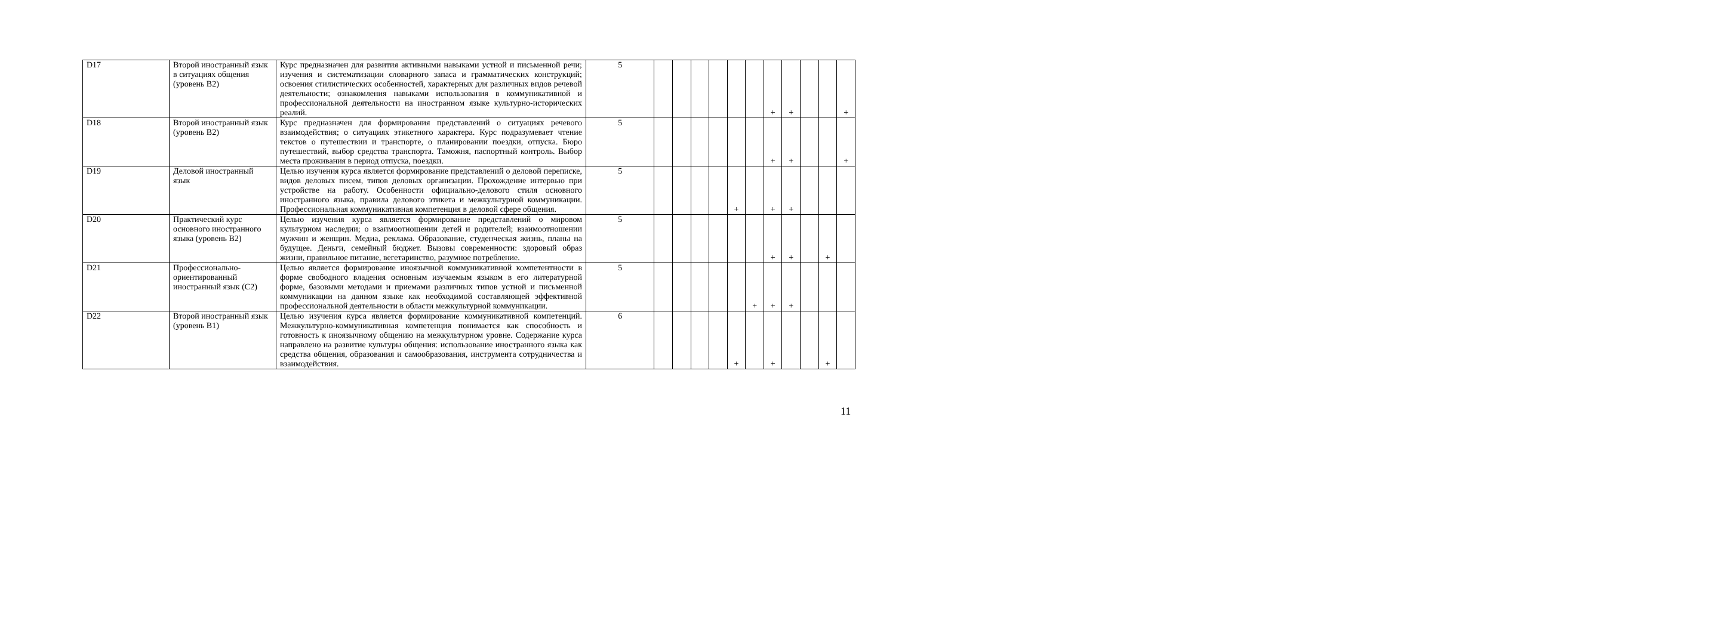| D17 | Второй иностранный язык в ситуациях общения (уровень В2) | Курс предназначен для развития активными навыками устной и письменной речи; изучения и систематизации словарного запаса и грамматических конструкций; освоения стилистических особенностей, характерных для различных видов речевой деятельности; ознакомления навыками использования в коммуникативной и профессиональной деятельности на иностранном языке культурно-исторических реалий. | 5 | | | | | | | + | + | | | + |
| D18 | Второй иностранный язык (уровень В2) | Курс предназначен для формирования представлений о ситуациях речевого взаимодействия; о ситуациях этикетного характера. Курс подразумевает чтение текстов о путешествии и транспорте, о планировании поездки, отпуска. Бюро путешествий, выбор средства транспорта. Таможня, паспортный контроль. Выбор места проживания в период отпуска, поездки. | 5 | | | | | | | + | + | | | + |
| D19 | Деловой иностранный язык | Целью изучения курса является формирование представлений о деловой переписке, видов деловых писем, типов деловых организации. Прохождение интервью при устройстве на работу. Особенности официально-делового стиля основного иностранного языка, правила делового этикета и межкультурной коммуникации. Профессиональная коммуникативная компетенция в деловой сфере общения. | 5 | | | | | + | | + | + | | | |
| D20 | Практический курс основного иностранного языка (уровень В2) | Целью изучения курса является формирование представлений о мировом культурном наследии; о взаимоотношении детей и родителей; взаимоотношении мужчин и женщин. Медиа, реклама. Образование, студенческая жизнь, планы на будущее. Деньги, семейный бюджет. Вызовы современности: здоровый образ жизни, правильное питание, вегетаринство, разумное потребление. | 5 | | | | | | | + | + | | + | |
| D21 | Профессионально-ориентированный иностранный язык (С2) | Целью является формирование иноязычной коммуникативной компетентности в форме свободного владения основным изучаемым языком в его литературной форме, базовыми методами и приемами различных типов устной и письменной коммуникации на данном языке как необходимой составляющей эффективной профессиональной деятельности в области межкультурной коммуникации. | 5 | | | | | | + | + | + | | | |
| D22 | Второй иностранный язык (уровень В1) | Целью изучения курса является формирование коммуникативной компетенций. Межкультурно-коммуникативная компетенция понимается как способность и готовность к иноязычному общению на межкультурном уровне. Содержание курса направлено на развитие культуры общения: использование иностранного языка как средства общения, образования и самообразования, инструмента сотрудничества и взаимодействия. | 6 | | | | | + | | + | | | + | |
11